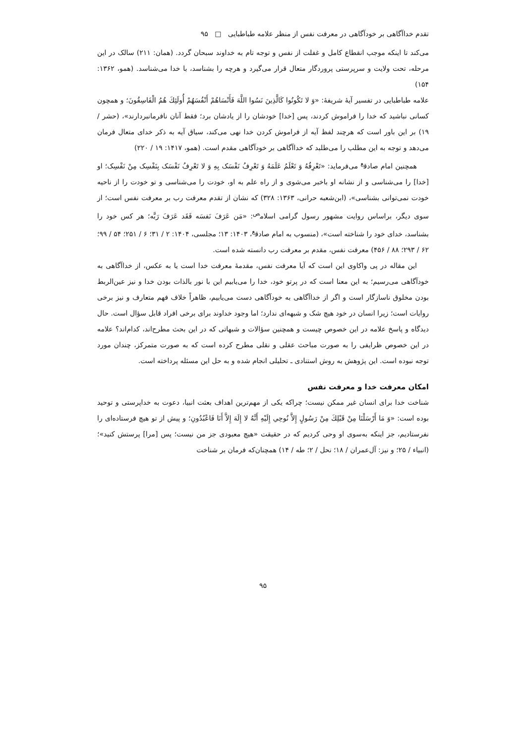تقدم خداآگاهی بر خودآگاهی در معرفت نفس از منظر علامه طباطبایی □ ۹۵
می‌کند تا اینکه موجب انقطاع کامل و غفلت از نفس و توجه تام به خداوند سبحان گردد. (همان: ۲۱۱) سالک در این مرحله، تحت ولایت و سرپرستی پروردگار متعال قرار می‌گیرد و هرچه را بشناسد، با خدا می‌شناسد. (همو، ۱۳۶۲: ۱۵۴)
علامه طباطبایی در تفسیر آیهٔ شریفهٔ: «وَ لا تَکُونُوا کَالَّذِینَ نَسُوا اللَّهَ فَأَنْسَاهُمْ أَنْفُسَهُمْ أُولَئِكَ هُمُ الْفَاسِقُونَ؛ و همچون کسانی نباشید که خدا را فراموش کردند، پس [خدا] خودشان را از یادشان برد؛ فقط آنان نافرمانبردارند»، (حشر / ۱۹) بر این باور است که هرچند لفظ آیه از فراموش کردن خدا نهی می‌کند، سیاق آیه به ذکر خدای متعال فرمان می‌دهد و توجه به این مطلب را می‌طلبد که خداآگاهی بر خودآگاهی مقدم است. (همو، ۱۴۱۷: ۱۹ / ۲۲۰)
همچنین امام صادق<sup>ع</sup> می‌فرماید: «تَعْرِفُهُ وَ تَعْلَمُ عَلَمَهُ وَ تَعْرِفُ نَفْسَک بِهِ وَ لا تَعْرِفُ نَفْسَک بِنَفْسِک مِنْ نَفْسِک؛ او [خدا] را می‌شناسی و از نشانه او باخبر می‌شوی و از راه علم به او، خودت را می‌شناسی و تو خودت را از ناحیه خودت نمی‌توانی بشناسی»، (ابن‌شعبه حرانی، ۱۳۶۳: ۳۲۸) که نشان از تقدم معرفت رب بر معرفت نفس است؛ از سوی دیگر، براساس روایت مشهور رسول گرامی اسلام<sup>ص</sup>: «مَن عَرَفَ نَفسَه فَقَد عَرَفَ رَبَّه؛ هر کس خود را بشناسد، خدای خود را شناخته است»، (منسوب به امام صادق<sup>ع</sup>، ۱۴۰۳: ۱۳؛ مجلسی، ۱۴۰۴: ۲ / ۳۱؛ ۶ / ۲۵۱؛ ۵۴ / ۹۹؛ ۶۲ / ۲۹۳؛ ۸۸ / ۴۵۶) معرفت نفس، مقدم بر معرفت رب دانسته شده است.
این مقاله در پی واکاوی این است که آیا معرفت نفس، مقدمهٔ معرفت خدا است یا به عکس، از خداآگاهی به خودآگاهی می‌رسیم؛ به این معنا است که در پرتو خود، خدا را می‌یابیم این با نور بالذات بودن خدا و نیز عین‌الربط بودن مخلوق ناسازگار است و اگر از خداآگاهی به خودآگاهی دست می‌یابیم، ظاهراً خلاف فهم متعارف و نیز برخی روایات است؛ زیرا انسان در خود هیچ شک و شبهه‌ای ندارد؛ اما وجود خداوند برای برخی افراد قابل سؤال است. حال دیدگاه و پاسخ علامه در این خصوص چیست و همچنین سؤالات و شبهاتی که در این بحث مطرح‌اند، کدام‌اند؟ علامه در این خصوص ظرایفی را به صورت مباحث عقلی و نقلی مطرح کرده است که به صورت متمرکز، چندان مورد توجه نبوده است. این پژوهش به روش استنادی ـ تحلیلی انجام شده و به حل این مسئله پرداخته است.
امکان معرفت خدا و معرفت نفس
شناخت خدا برای انسان غیر ممکن نیست؛ چراکه یکی از مهم‌ترین اهداف بعثت انبیا، دعوت به خداپرستی و توحید بوده است: «وَ مَا أَرْسَلْنَا مِنْ قَبْلِكَ مِنْ رَسُولٍ إِلاَّ نُوحِي إِلَيْهِ أَنَّهُ لا إِلَهَ إِلاَّ أَنَا فَاعْبُدُونِ؛ و پیش از تو هیچ فرستاده‌ای را نفرستادیم، جز اینکه به‌سوی او وحی کردیم که در حقیقت «هیچ معبودی جز من نیست؛ پس [مرا] پرستش کنید»؛ (انبیاء / ۲۵؛ و نیز: آل‌عمران / ۱۸؛ نحل / ۲؛ طه / ۱۴) همچنان‌که فرمان بر شناخت
۹۵